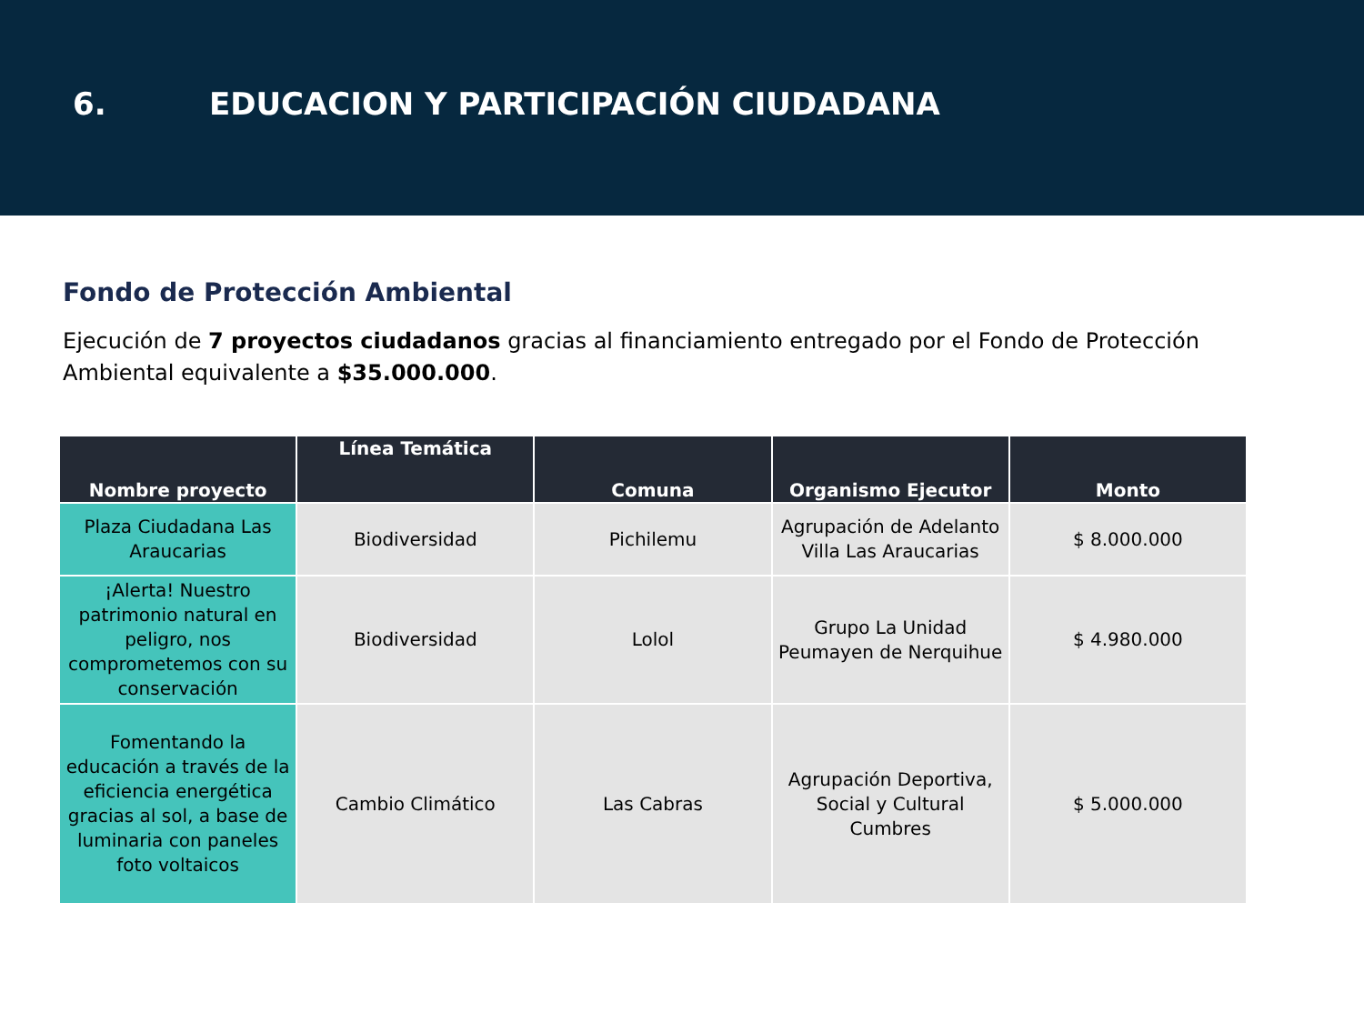6. EDUCACION Y PARTICIPACIÓN CIUDADANA
Fondo de Protección Ambiental
Ejecución de 7 proyectos ciudadanos gracias al financiamiento entregado por el Fondo de Protección Ambiental equivalente a $35.000.000.
| Nombre proyecto | Línea Temática | Comuna | Organismo Ejecutor | Monto |
| --- | --- | --- | --- | --- |
| Plaza Ciudadana Las Araucarias | Biodiversidad | Pichilemu | Agrupación de Adelanto Villa Las Araucarias | $ 8.000.000 |
| ¡Alerta! Nuestro patrimonio natural en peligro, nos comprometemos con su conservación | Biodiversidad | Lolol | Grupo La Unidad Peumayen de Nerquihue | $ 4.980.000 |
| Fomentando la educación a través de la eficiencia energética gracias al sol, a base de luminaria con paneles foto voltaicos | Cambio Climático | Las Cabras | Agrupación Deportiva, Social y Cultural Cumbres | $ 5.000.000 |